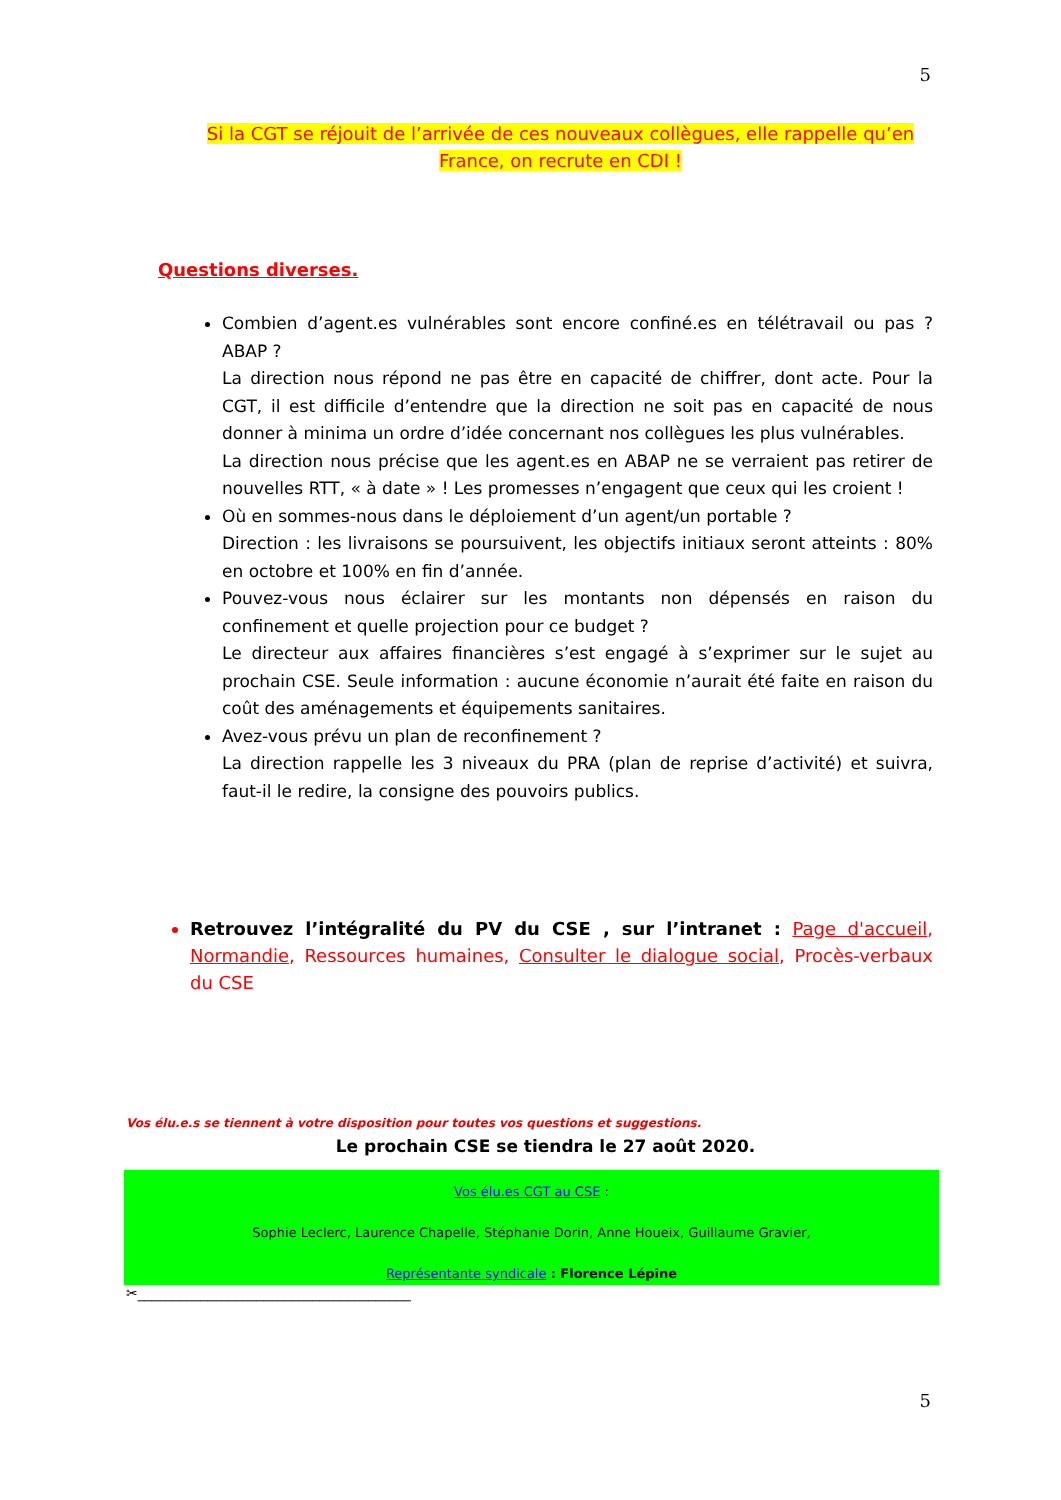5
Si la CGT se réjouit de l’arrivée de ces nouveaux collègues, elle rappelle qu’en
France, on recrute en CDI !
Questions diverses.
Combien d’agent.es vulnérables sont encore confiné.es en télétravail ou pas ? ABAP ?
La direction nous répond ne pas être en capacité de chiffrer, dont acte. Pour la CGT, il est difficile d’entendre que la direction ne soit pas en capacité de nous donner à minima un ordre d’idée concernant nos collègues les plus vulnérables.
La direction nous précise que les agent.es en ABAP ne se verraient pas retirer de nouvelles RTT, « à date » ! Les promesses n’engagent que ceux qui les croient !
Où en sommes-nous dans le déploiement d’un agent/un portable ?
Direction : les livraisons se poursuivent, les objectifs initiaux seront atteints : 80% en octobre et 100% en fin d’année.
Pouvez-vous nous éclairer sur les montants non dépensés en raison du confinement et quelle projection pour ce budget ?
Le directeur aux affaires financières s’est engagé à s’exprimer sur le sujet au prochain CSE. Seule information : aucune économie n’aurait été faite en raison du coût des aménagements et équipements sanitaires.
Avez-vous prévu un plan de reconfinement ?
La direction rappelle les 3 niveaux du PRA (plan de reprise d’activité) et suivra, faut-il le redire, la consigne des pouvoirs publics.
Retrouvez l’intégralité du PV du CSE , sur l’intranet : Page d'accueil, Normandie, Ressources humaines, Consulter le dialogue social, Procès-verbaux du CSE
Vos élu.e.s se tiennent à votre disposition pour toutes vos questions et suggestions.
Le prochain CSE se tiendra le 27 août 2020.
Vos élu.es CGT au CSE :
Sophie Leclerc, Laurence Chapelle, Stéphanie Dorin, Anne Houeix, Guillaume Gravier,
Représentante syndicale : Florence Lépine
✂_______________________________________
5